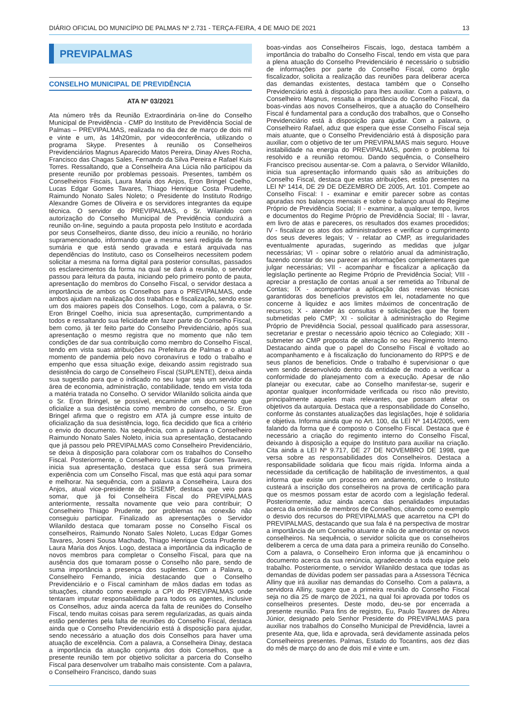DIÁRIO OFICIAL DO MUNICÍPIO DE PALMAS Nº 2.731 - TERÇA-FEIRA, 4 DE MAIO DE 2021 13
PREVIPALMAS
CONSELHO MUNICIPAL DE PREVIDÊNCIA
ATA Nº 03/2021
Ata número três da Reunião Extraordinária on-line do Conselho Municipal de Previdência - CMP do Instituto de Previdência Social de Palmas – PREVIPALMAS, realizada no dia dez de março de dois mil e vinte e um, às 14h20min, por videoconferência, utilizando o programa Skype. Presentes à reunião os Conselheiros Previdenciários Magnus Aparecido Matos Pereira, Dinay Alves Rocha, Francisco das Chagas Sales, Fernando da Silva Pereira e Rafael Kuis Torres. Ressaltando, que a Conselheira Ana Lúcia não participou da presente reunião por problemas pessoais. Presentes, também os Conselheiros Fiscais, Laura Maria dos Anjos, Eron Bringel Coelho, Lucas Edgar Gomes Tavares, Thiago Henrique Costa Prudente, Raimundo Nonato Sales Noleto; o Presidente do Instituto Rodrigo Alexandre Gomes de Oliveira e os servidores integrantes da equipe técnica. O servidor do PREVIPALMAS, o Sr. Wilanildo com autorização do Conselho Municipal de Previdência conduzirá a reunião on-line, seguindo a pauta proposta pelo Instituto e acordada por seus Conselheiros, diante disso, deu início a reunião, no horário supramencionado, informando que a mesma será redigida de forma sumária e que está sendo gravada e estará arquivada nas dependências do Instituto, caso os Conselheiros necessitem podem solicitar a mesma na forma digital para posterior consultas, passados os esclarecimentos da forma na qual se dará a reunião, o servidor passou para leitura da pauta, iniciando pelo primeiro ponto de pauta, apresentação do membros do Conselho Fiscal, o servidor destaca a importância de ambos os Conselhos para o PREVIPALMAS, onde ambos ajudam na realização dos trabalhos e fiscalização, sendo esse um dos maiores papeis dos Conselhos. Logo, com a palavra, o Sr. Eron Bringel Coelho, inicia sua apresentação, cumprimentando a todos e ressaltando sua felicidade em fazer parte do Conselho Fiscal, bem como, já ter feito parte do Conselho Previdenciário, após sua apresentação o mesmo registra que no momento que não tem condições de dar sua contribuição como membro do Conselho Fiscal, tendo em vista suas atribuições na Prefeitura de Palmas e o atual momento de pandemia pelo novo coronavírus e todo o trabalho e empenho que essa situação exige, deixando assim registrado sua desistência do cargo de Conselheiro Fiscal (SUPLENTE), deixa ainda sua sugestão para que o indicado no seu lugar seja um servidor da área de economia, administração, contabilidade, tendo em vista toda a matéria tratada no Conselho. O servidor Wilanildo solicita ainda que o Sr. Eron Bringel, se possível, encaminhe um documento que oficialize a sua desistência como membro do conselho, o Sr. Eron Bringel afirma que o registro em ATA já cumpre esse intuito de oficialização da sua desistência, logo, fica decidido que fica a critério o envio do documento. Na sequência, com a palavra o Conselheiro Raimundo Nonato Sales Noleto, inicia sua apresentação, destacando que já passou pelo PREVIPALMAS como Conselheiro Previdenciário, se deixa à disposição para colaborar com os trabalhos do Conselho Fiscal. Posteriormente, o Conselheiro Lucas Edgar Gomes Tavares, inicia sua apresentação, destaca que essa será sua primeira experiência com um Conselho Fiscal, mas que está aqui para somar e melhorar. Na sequência, com a palavra a Conselheira, Laura dos Anjos, atual vice-presidente do SISEMP, destaca que veio para somar, que já foi Conselheira Fiscal do PREVIPALMAS anteriormente, ressalta novamente que veio para contribuir; O Conselheiro Thiago Prudente, por problemas na conexão não conseguiu participar. Finalizado as apresentações o Servidor Wilanildo destaca que tomaram posse no Conselho Fiscal os conselheiros, Raimundo Nonato Sales Noleto, Lucas Edgar Gomes Tavares, Joseni Sousa Machado, Thiago Henrique Costa Prudente e Laura Maria dos Anjos. Logo, destaca a importância da indicação de novos membros para completar o Conselho Fiscal, para que na ausência dos que tomaram posse o Conselho não pare, sendo de suma importância a presença dos suplentes. Com a Palavra, o Conselheiro Fernando, inicia destacando que o Conselho Previdenciário e o Fiscal caminham de mãos dadas em todas as situações, citando como exemplo a CPI do PREVIPALMAS onde tentaram imputar responsabilidade para todos os agentes, inclusive os Conselhos, aduz ainda acerca da falta de reuniões do Conselho Fiscal, tendo muitas coisas para serem regularizadas, as quais ainda estão pendentes pela falta de reuniões do Conselho Fiscal, destaca ainda que o Conselho Previdenciário está à disposição para ajudar, sendo necessário a atuação dos dois Conselhos para haver uma atuação de excelência. Com a palavra, a Conselheira Dinay, destaca a importância da atuação conjunta dos dois Conselhos, que a presente reunião tem por objetivo solicitar a parceria do Conselho Fiscal para desenvolver um trabalho mais consistente. Com a palavra, o Conselheiro Francisco, dando suas
boas-vindas aos Conselheiros Fiscais, logo, destaca também a importância do trabalho do Conselho Fiscal, tendo em vista que para a plena atuação do Conselho Previdenciário é necessário o subsidio de informações por parte do Conselho Fiscal, como órgão fiscalizador, solicita a realização das reuniões para deliberar acerca das demandas existentes, destaca também que o Conselho Previdenciário está à disposição para lhes auxiliar. Com a palavra, o Conselheiro Magnus, ressalta a importância do Conselho Fiscal, da boas-vindas aos novos Conselheiros, que a atuação do Conselheiro Fiscal é fundamental para a condução dos trabalhos, que o Conselho Previdenciário está à disposição para ajudar. Com a palavra, o Conselheiro Rafael, aduz que espera que esse Conselho Fiscal seja mais atuante, que o Conselho Previdenciário está à disposição para auxiliar, com o objetivo de ter um PREVIPALMAS mais seguro. Houve instabilidade na energia do PREVIPALMAS, porém o problema foi resolvido e a reunião retomou. Dando sequência, o Conselheiro Francisco precisou ausentar-se. Com a palavra, o Servidor Wilanildo, inicia sua apresentação informando quais são as atribuições do Conselho Fiscal, destaca que estas atribuições, estão presentes na LEI Nº 1414, DE 29 DE DEZEMBRO DE 2005, Art. 101. Compete ao Conselho Fiscal: I - examinar e emitir parecer sobre as contas apuradas nos balanços mensais e sobre o balanço anual do Regime Próprio de Previdência Social; II - examinar, a qualquer tempo, livros e documentos do Regime Próprio de Previdência Social; III - lavrar, em livro de atas e pareceres, os resultados dos exames procedidos; IV - fiscalizar os atos dos administradores e verificar o cumprimento dos seus deveres legais; V - relatar ao CMP, as irregularidades eventualmente apuradas, sugerindo as medidas que julgar necessárias; VI - opinar sobre o relatório anual da administração, fazendo constar do seu parecer as informações complementares que julgar necessárias; VII - acompanhar e fiscalizar a aplicação da legislação pertinente ao Regime Próprio de Previdência Social; VIII - apreciar a prestação de contas anual a ser remetida ao Tribunal de Contas; IX - acompanhar a aplicação das reservas técnicas garantidoras dos benefícios previstos em lei, notadamente no que concerne à liquidez e aos limites máximos de concentração de recursos; X - atender às consultas e solicitações que lhe forem submetidas pelo CMP; XI - solicitar à administração do Regime Próprio de Previdência Social, pessoal qualificado para assessorar, secretariar e prestar o necessário apoio técnico ao Colegiado; XIII - submeter ao CMP proposta de alteração no seu Regimento Interno. Destacando ainda que o papel do Conselho Fiscal é voltado ao acompanhamento e à fiscalização do funcionamento do RPPS e de seus planos de benefícios. Onde o trabalho é supervisionar o que vem sendo desenvolvido dentro da entidade de modo a verificar a conformidade do planejamento com a execução. Apesar de não planejar ou executar, cabe ao Conselho manifestar-se, sugerir e apontar qualquer inconformidade verificada ou risco não previsto, principalmente aqueles mais relevantes, que possam afetar os objetivos da autarquia. Destaca que a responsabilidade do Conselho, conforme às constantes atualizações das legislações, hoje é solidaria e objetiva. Informa ainda que no Art. 100, da LEI Nº 1414/2005, vem falando da forma que é composto o Conselho Fiscal. Destaca que é necessário a criação do regimento interno do Conselho Fiscal, deixando à disposição a equipe do Instituto para auxiliar na criação. Cita ainda a LEI Nº 9.717, DE 27 DE NOVEMBRO DE 1998, que versa sobre as responsabilidades dos Conselheiros. Destaca a responsabilidade solidaria que ficou mais rígida. Informa ainda a necessidade da certificação de habilitação de investimentos, a qual informa que existe um processo em andamento, onde o Instituto custeará a inscrição dos conselheiros na prova de certificação para que os mesmos possam estar de acordo com a legislação federal. Posteriormente, aduz ainda acerca das penalidades imputadas acerca da omissão de membros de Conselhos, citando como exemplo o desvio dos recursos do PREVIPALMAS que acarretou na CPI do PREVIPALMAS, destacando que sua fala é na perspectiva de mostrar a importância de um Conselho atuante e não de amedrontar os novos conselheiros. Na sequência, o servidor solicita que os conselheiros deliberem a cerca de uma data para a primeira reunião do Conselho. Com a palavra, o Conselheiro Eron informa que já encaminhou o documento acerca da sua renúncia, agradecendo a toda equipe pelo trabalho. Posteriormente, o servidor Wilanildo destaca que todas as demandas de dúvidas podem ser passadas para a Assessora Técnica Alliny que irá auxiliar nas demandas do Conselho. Com a palavra, a servidora Alliny, sugere que a primeira reunião do Conselho Fiscal seja no dia 25 de março de 2021, na qual foi aprovada por todos os conselheiros presentes. Deste modo, deu-se por encerrada a presente reunião. Para fins de registro, Eu, Paulo Tavares de Abreu Júnior, designado pelo Senhor Presidente do PREVIPALMAS para auxiliar nos trabalhos do Conselho Municipal de Previdência, lavrei a presente Ata, que, lida e aprovada, será devidamente assinada pelos Conselheiros presentes. Palmas, Estado do Tocantins, aos dez dias do mês de março do ano de dois mil e vinte e um.